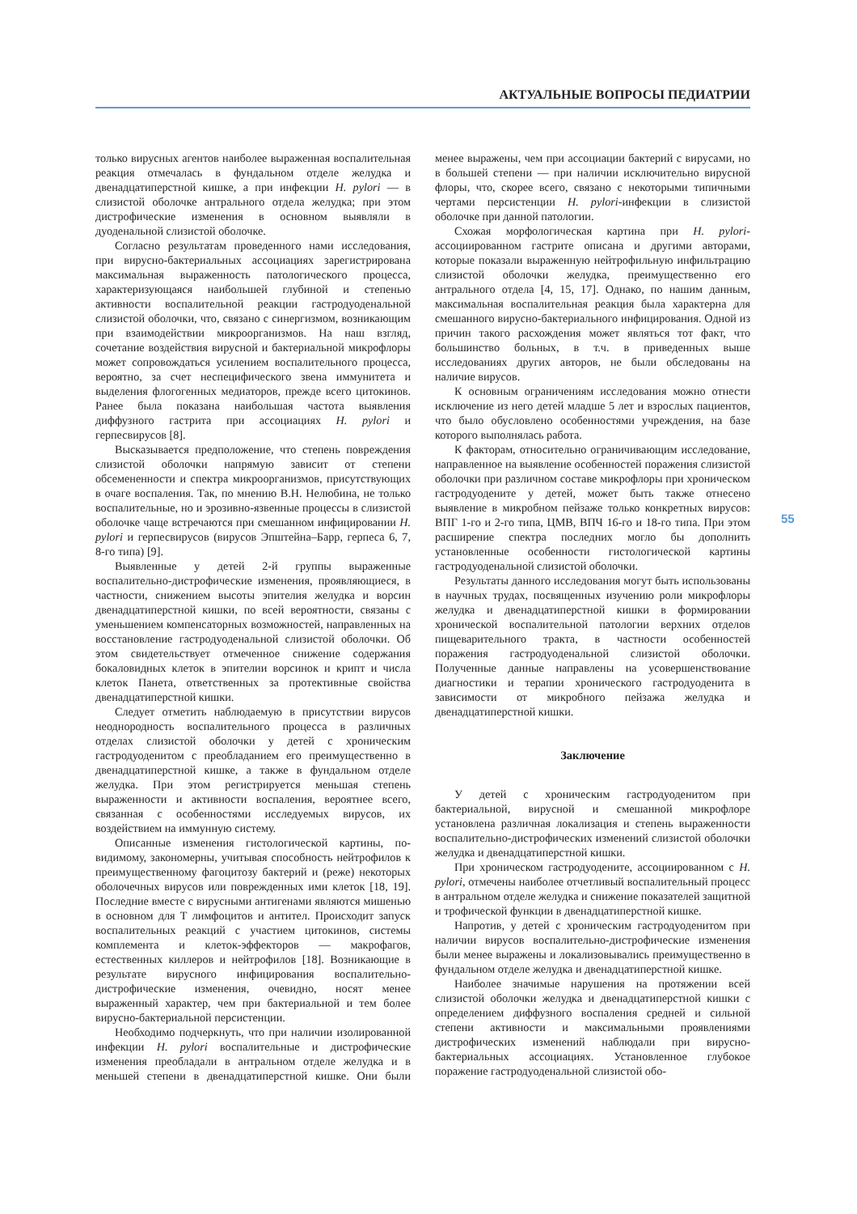АКТУАЛЬНЫЕ ВОПРОСЫ ПЕДИАТРИИ
только вирусных агентов наиболее выраженная воспалительная реакция отмечалась в фундальном отделе желудка и двенадцатиперстной кишке, а при инфекции H. pylori — в слизистой оболочке антрального отдела желудка; при этом дистрофические изменения в основном выявляли в дуоденальной слизистой оболочке.
Согласно результатам проведенного нами исследования, при вирусно-бактериальных ассоциациях зарегистрирована максимальная выраженность патологического процесса, характеризующаяся наибольшей глубиной и степенью активности воспалительной реакции гастродуоденальной слизистой оболочки, что, связано с синергизмом, возникающим при взаимодействии микроорганизмов. На наш взгляд, сочетание воздействия вирусной и бактериальной микрофлоры может сопровождаться усилением воспалительного процесса, вероятно, за счет неспецифического звена иммунитета и выделения флогогенных медиаторов, прежде всего цитокинов. Ранее была показана наибольшая частота выявления диффузного гастрита при ассоциациях H. pylori и герпесвирусов [8].
Высказывается предположение, что степень повреждения слизистой оболочки напрямую зависит от степени обсемененности и спектра микроорганизмов, присутствующих в очаге воспаления. Так, по мнению В.Н. Нелюбина, не только воспалительные, но и эрозивно-язвенные процессы в слизистой оболочке чаще встречаются при смешанном инфицировании H. pylori и герпесвирусов (вирусов Эпштейна–Барр, герпеса 6, 7, 8-го типа) [9].
Выявленные у детей 2-й группы выраженные воспалительно-дистрофические изменения, проявляющиеся, в частности, снижением высоты эпителия желудка и ворсин двенадцатиперстной кишки, по всей вероятности, связаны с уменьшением компенсаторных возможностей, направленных на восстановление гастродуоденальной слизистой оболочки. Об этом свидетельствует отмеченное снижение содержания бокаловидных клеток в эпителии ворсинок и крипт и числа клеток Панета, ответственных за протективные свойства двенадцатиперстной кишки.
Следует отметить наблюдаемую в присутствии вирусов неоднородность воспалительного процесса в различных отделах слизистой оболочки у детей с хроническим гастродуоденитом с преобладанием его преимущественно в двенадцатиперстной кишке, а также в фундальном отделе желудка. При этом регистрируется меньшая степень выраженности и активности воспаления, вероятнее всего, связанная с особенностями исследуемых вирусов, их воздействием на иммунную систему.
Описанные изменения гистологической картины, по-видимому, закономерны, учитывая способность нейтрофилов к преимущественному фагоцитозу бактерий и (реже) некоторых оболочечных вирусов или поврежденных ими клеток [18, 19]. Последние вместе с вирусными антигенами являются мишенью в основном для Т лимфоцитов и антител. Происходит запуск воспалительных реакций с участием цитокинов, системы комплемента и клеток-эффекторов — макрофагов, естественных киллеров и нейтрофилов [18]. Возникающие в результате вирусного инфицирования воспалительно-дистрофические изменения, очевидно, носят менее выраженный характер, чем при бактериальной и тем более вирусно-бактериальной персистенции.
Необходимо подчеркнуть, что при наличии изолированной инфекции H. pylori воспалительные и дистрофические изменения преобладали в антральном отделе желудка и в меньшей степени в двенадцатиперстной кишке. Они были менее выражены, чем при ассоциации бактерий с вирусами, но в большей степени — при наличии исключительно вирусной флоры, что, скорее всего, связано с некоторыми типичными чертами персистенции H. pylori-инфекции в слизистой оболочке при данной патологии.
Схожая морфологическая картина при H. pylori-ассоциированном гастрите описана и другими авторами, которые показали выраженную нейтрофильную инфильтрацию слизистой оболочки желудка, преимущественно его антрального отдела [4, 15, 17]. Однако, по нашим данным, максимальная воспалительная реакция была характерна для смешанного вирусно-бактериального инфицирования. Одной из причин такого расхождения может являться тот факт, что большинство больных, в т.ч. в приведенных выше исследованиях других авторов, не были обследованы на наличие вирусов.
К основным ограничениям исследования можно отнести исключение из него детей младше 5 лет и взрослых пациентов, что было обусловлено особенностями учреждения, на базе которого выполнялась работа.
К факторам, относительно ограничивающим исследование, направленное на выявление особенностей поражения слизистой оболочки при различном составе микрофлоры при хроническом гастродуодените у детей, может быть также отнесено выявление в микробном пейзаже только конкретных вирусов: ВПГ 1-го и 2-го типа, ЦМВ, ВПЧ 16-го и 18-го типа. При этом расширение спектра последних могло бы дополнить установленные особенности гистологической картины гастродуоденальной слизистой оболочки.
Результаты данного исследования могут быть использованы в научных трудах, посвященных изучению роли микрофлоры желудка и двенадцатиперстной кишки в формировании хронической воспалительной патологии верхних отделов пищеварительного тракта, в частности особенностей поражения гастродуоденальной слизистой оболочки. Полученные данные направлены на усовершенствование диагностики и терапии хронического гастродуоденита в зависимости от микробного пейзажа желудка и двенадцатиперстной кишки.
Заключение
У детей с хроническим гастродуоденитом при бактериальной, вирусной и смешанной микрофлоре установлена различная локализация и степень выраженности воспалительно-дистрофических изменений слизистой оболочки желудка и двенадцатиперстной кишки.
При хроническом гастродуодените, ассоциированном с H. pylori, отмечены наиболее отчетливый воспалительный процесс в антральном отделе желудка и снижение показателей защитной и трофической функции в двенадцатиперстной кишке.
Напротив, у детей с хроническим гастродуоденитом при наличии вирусов воспалительно-дистрофические изменения были менее выражены и локализовывались преимущественно в фундальном отделе желудка и двенадцатиперстной кишке.
Наиболее значимые нарушения на протяжении всей слизистой оболочки желудка и двенадцатиперстной кишки с определением диффузного воспаления средней и сильной степени активности и максимальными проявлениями дистрофических изменений наблюдали при вирусно-бактериальных ассоциациях. Установленное глубокое поражение гастродуоденальной слизистой обо-
55